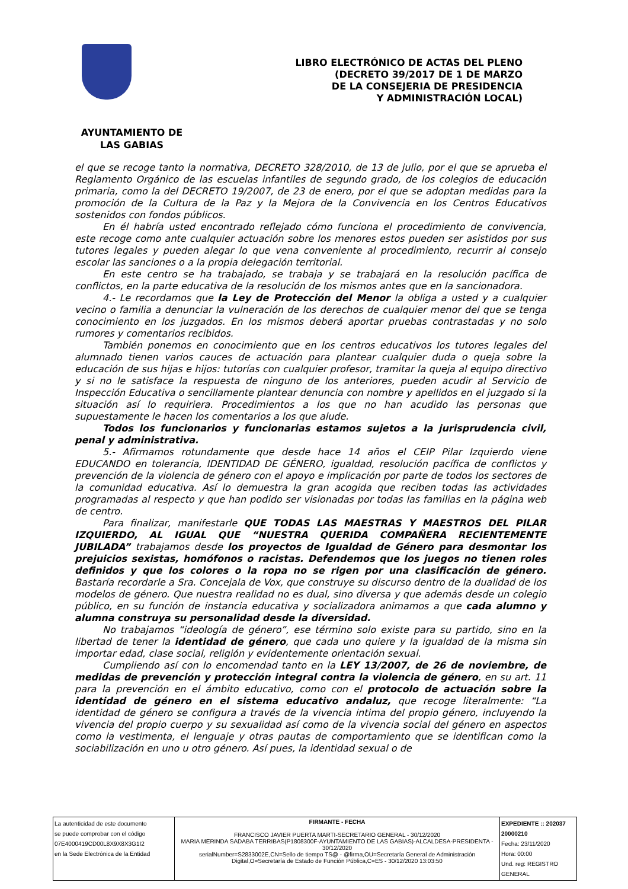LIBRO ELECTRÓNICO DE ACTAS DEL PLENO
(DECRETO 39/2017 DE 1 DE MARZO
DE LA CONSEJERIA DE PRESIDENCIA
Y ADMINISTRACIÓN LOCAL)
AYUNTAMIENTO DE
LAS GABIAS
el que se recoge tanto la normativa, DECRETO 328/2010, de 13 de julio, por el que se aprueba el Reglamento Orgánico de las escuelas infantiles de segundo grado, de los colegios de educación primaria, como la del DECRETO 19/2007, de 23 de enero, por el que se adoptan medidas para la promoción de la Cultura de la Paz y la Mejora de la Convivencia en los Centros Educativos sostenidos con fondos públicos.
En él habría usted encontrado reflejado cómo funciona el procedimiento de convivencia, este recoge como ante cualquier actuación sobre los menores estos pueden ser asistidos por sus tutores legales y pueden alegar lo que vena conveniente al procedimiento, recurrir al consejo escolar las sanciones o a la propia delegación territorial.
En este centro se ha trabajado, se trabaja y se trabajará en la resolución pacífica de conflictos, en la parte educativa de la resolución de los mismos antes que en la sancionadora.
4.- Le recordamos que la Ley de Protección del Menor la obliga a usted y a cualquier vecino o familia a denunciar la vulneración de los derechos de cualquier menor del que se tenga conocimiento en los juzgados. En los mismos deberá aportar pruebas contrastadas y no solo rumores y comentarios recibidos.
También ponemos en conocimiento que en los centros educativos los tutores legales del alumnado tienen varios cauces de actuación para plantear cualquier duda o queja sobre la educación de sus hijas e hijos: tutorías con cualquier profesor, tramitar la queja al equipo directivo y si no le satisface la respuesta de ninguno de los anteriores, pueden acudir al Servicio de Inspección Educativa o sencillamente plantear denuncia con nombre y apellidos en el juzgado si la situación así lo requiriera. Procedimientos a los que no han acudido las personas que supuestamente le hacen los comentarios a los que alude.
Todos los funcionarios y funcionarias estamos sujetos a la jurisprudencia civil, penal y administrativa.
5.- Afirmamos rotundamente que desde hace 14 años el CEIP Pilar Izquierdo viene EDUCANDO en tolerancia, IDENTIDAD DE GÉNERO, igualdad, resolución pacífica de conflictos y prevención de la violencia de género con el apoyo e implicación por parte de todos los sectores de la comunidad educativa. Así lo demuestra la gran acogida que reciben todas las actividades programadas al respecto y que han podido ser visionadas por todas las familias en la página web de centro.
Para finalizar, manifestarle QUE TODAS LAS MAESTRAS Y MAESTROS DEL PILAR IZQUIERDO, AL IGUAL QUE “NUESTRA QUERIDA COMPAÑERA RECIENTEMENTE JUBILADA” trabajamos desde los proyectos de Igualdad de Género para desmontar los prejuicios sexistas, homófonos o racistas. Defendemos que los juegos no tienen roles definidos y que los colores o la ropa no se rigen por una clasificación de género. Bastaría recordarle a Sra. Concejala de Vox, que construye su discurso dentro de la dualidad de los modelos de género. Que nuestra realidad no es dual, sino diversa y que además desde un colegio público, en su función de instancia educativa y socializadora animamos a que cada alumno y alumna construya su personalidad desde la diversidad.
No trabajamos “ideología de género”, ese término solo existe para su partido, sino en la libertad de tener la identidad de género, que cada uno quiere y la igualdad de la misma sin importar edad, clase social, religión y evidentemente orientación sexual.
Cumpliendo así con lo encomendad tanto en la LEY 13/2007, de 26 de noviembre, de medidas de prevención y protección integral contra la violencia de género, en su art. 11 para la prevención en el ámbito educativo, como con el protocolo de actuación sobre la identidad de género en el sistema educativo andaluz, que recoge literalmente: “La identidad de género se configura a través de la vivencia intima del propio género, incluyendo la vivencia del propio cuerpo y su sexualidad así como de la vivencia social del género en aspectos como la vestimenta, el lenguaje y otras pautas de comportamiento que se identifican como la sociabilización en uno u otro género. Así pues, la identidad sexual o de
| La autenticidad de este documento se puede comprobar con el código 07E4000419CD00L8X9X8X3G1I2 en la Sede Electrónica de la Entidad | FIRMANTE - FECHA FRANCISCO JAVIER PUERTA MARTI-SECRETARIO GENERAL - 30/12/2020 MARIA MERINDA SADABA TERRIBAS(P1808300F-AYUNTAMIENTO DE LAS GABIAS)-ALCALDESA-PRESIDENTA - 30/12/2020 serialNumber=S2833002E,CN=Sello de tiempo TS@ - @firma,OU=Secretaría General de Administración Digital,O=Secretaría de Estado de Función Pública,C=ES - 30/12/2020 13:03:50 | EXPEDIENTE :: 202037 20000210 Fecha: 23/11/2020 Hora: 00:00 Und. reg: REGISTRO GENERAL |